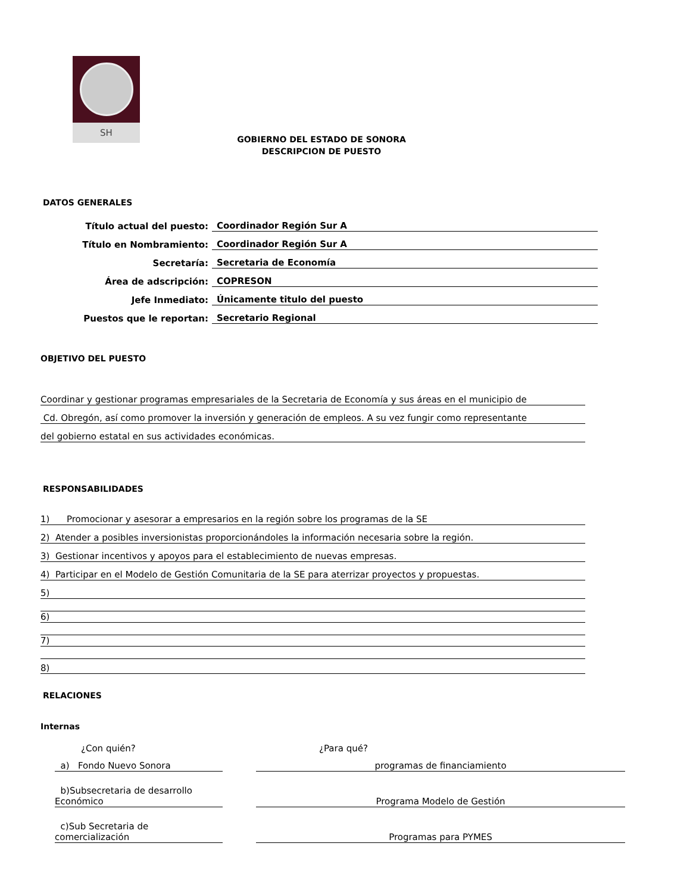SH
GOBIERNO DEL ESTADO DE SONORA
DESCRIPCION DE PUESTO
DATOS GENERALES
Título actual del puesto: Coordinador Región Sur A
Título en Nombramiento: Coordinador Región Sur A
Secretaría: Secretaria de Economía
Área de adscripción: COPRESON
Jefe Inmediato: Únicamente titulo del puesto
Puestos que le reportan: Secretario Regional
OBJETIVO DEL PUESTO
Coordinar y gestionar programas empresariales de la Secretaria de Economía y sus áreas en el municipio de
Cd. Obregón, así como promover la inversión y generación de empleos. A su vez fungir como representante
del gobierno estatal en sus actividades económicas.
RESPONSABILIDADES
1) Promocionar y asesorar a empresarios en la región sobre los programas de la SE
2) Atender a posibles inversionistas proporcionándoles la información necesaria sobre la región.
3) Gestionar incentivos y apoyos para el establecimiento de nuevas empresas.
4) Participar en el Modelo de Gestión Comunitaria de la SE para aterrizar proyectos y propuestas.
5)
6)
7)
8)
RELACIONES
Internas
¿Con quién? ¿Para qué?
a) Fondo Nuevo Sonora programas de financiamiento
b)Subsecretaria de desarrollo Económico Programa Modelo de Gestión
c)Sub Secretaria de comercialización Programas para PYMES